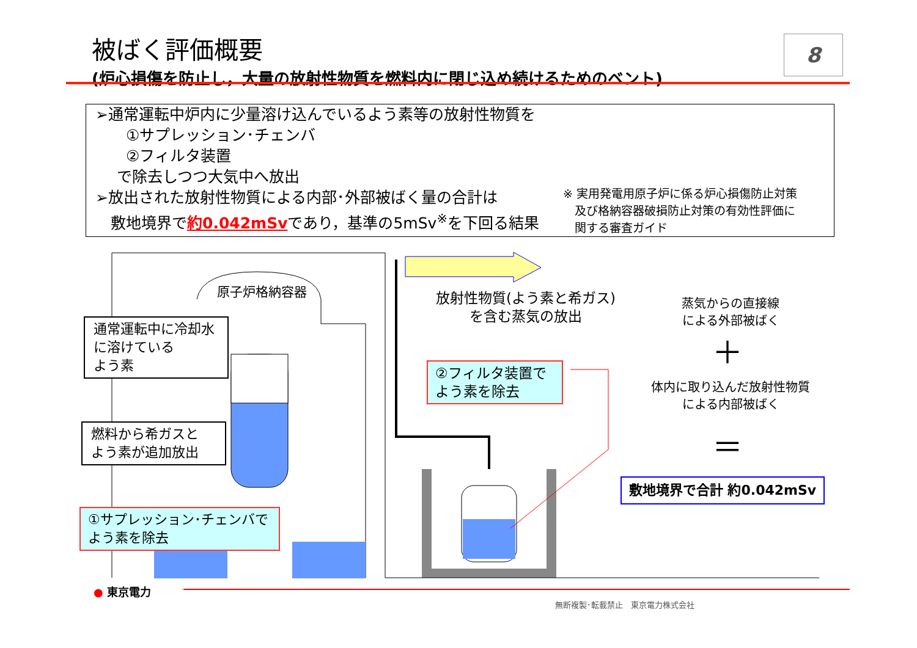被ばく評価概要
(炉心損傷を防止し，大量の放射性物質を燃料内に閉じ込め続けるためのベント)
8
➢通常運転中炉内に少量溶け込んでいるよう素等の放射性物質を
①サプレッション･チェンバ
②フィルタ装置
で除去しつつ大気中へ放出
➢放出された放射性物質による内部･外部被ばく量の合計は
敷地境界で約0.042mSvであり，基準の5mSv<sup>※</sup>を下回る結果
※ 実用発電用原子炉に係る炉心損傷防止対策
　及び格納容器破損防止対策の有効性評価に
　関する審査ガイド
＋
＝
原子炉格納容器
通常運転中に冷却水に溶けている
よう素
燃料から希ガスと
よう素が追加放出
①サプレッション･チェンバで
よう素を除去
放射性物質(よう素と希ガス)
を含む蒸気の放出
②フィルタ装置で
よう素を除去
蒸気からの直接線
による外部被ばく
体内に取り込んだ放射性物質
による内部被ばく
敷地境界で合計 約0.042mSv
● 東京電力
無断複製･転載禁止　東京電力株式会社